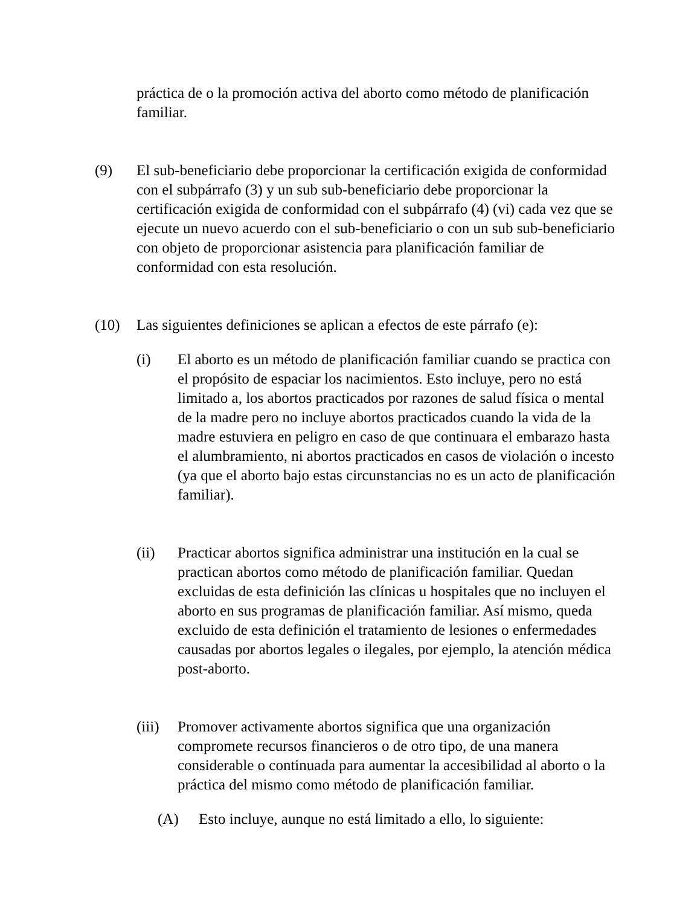práctica de o la promoción activa del aborto como método de planificación familiar.
(9) El sub-beneficiario debe proporcionar la certificación exigida de conformidad con el subpárrafo (3) y un sub sub-beneficiario debe proporcionar la certificación exigida de conformidad con el subpárrafo (4) (vi) cada vez que se ejecute un nuevo acuerdo con el sub-beneficiario o con un sub sub-beneficiario con objeto de proporcionar asistencia para planificación familiar de conformidad con esta resolución.
(10) Las siguientes definiciones se aplican a efectos de este párrafo (e):
(i) El aborto es un método de planificación familiar cuando se practica con el propósito de espaciar los nacimientos. Esto incluye, pero no está limitado a, los abortos practicados por razones de salud física o mental de la madre pero no incluye abortos practicados cuando la vida de la madre estuviera en peligro en caso de que continuara el embarazo hasta el alumbramiento, ni abortos practicados en casos de violación o incesto (ya que el aborto bajo estas circunstancias no es un acto de planificación familiar).
(ii) Practicar abortos significa administrar una institución en la cual se practican abortos como método de planificación familiar. Quedan excluidas de esta definición las clínicas u hospitales que no incluyen el aborto en sus programas de planificación familiar. Así mismo, queda excluido de esta definición el tratamiento de lesiones o enfermedades causadas por abortos legales o ilegales, por ejemplo, la atención médica post-aborto.
(iii)
Promover activamente abortos significa que una organización compromete recursos financieros o de otro tipo, de una manera considerable o continuada para aumentar la accesibilidad al aborto o la práctica del mismo como método de planificación familiar.
(A) Esto incluye, aunque no está limitado a ello, lo siguiente: